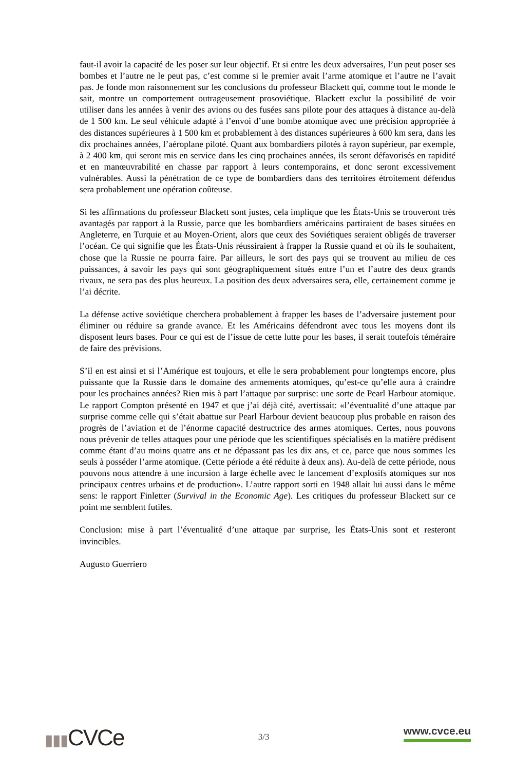faut-il avoir la capacité de les poser sur leur objectif. Et si entre les deux adversaires, l’un peut poser ses bombes et l’autre ne le peut pas, c’est comme si le premier avait l’arme atomique et l’autre ne l’avait pas. Je fonde mon raisonnement sur les conclusions du professeur Blackett qui, comme tout le monde le sait, montre un comportement outrageusement prosoviétique. Blackett exclut la possibilité de voir utiliser dans les années à venir des avions ou des fusées sans pilote pour des attaques à distance au-delà de 1 500 km. Le seul véhicule adapté à l’envoi d’une bombe atomique avec une précision appropriée à des distances supérieures à 1 500 km et probablement à des distances supérieures à 600 km sera, dans les dix prochaines années, l’aéroplane piloté. Quant aux bombardiers pilotés à rayon supérieur, par exemple, à 2 400 km, qui seront mis en service dans les cinq prochaines années, ils seront défavorisés en rapidité et en manœuvrabilité en chasse par rapport à leurs contemporains, et donc seront excessivement vulnérables. Aussi la pénétration de ce type de bombardiers dans des territoires étroitement défendus sera probablement une opération coûteuse.
Si les affirmations du professeur Blackett sont justes, cela implique que les États-Unis se trouveront très avantagés par rapport à la Russie, parce que les bombardiers américains partiraient de bases situées en Angleterre, en Turquie et au Moyen-Orient, alors que ceux des Soviétiques seraient obligés de traverser l’océan. Ce qui signifie que les États-Unis réussiraient à frapper la Russie quand et où ils le souhaitent, chose que la Russie ne pourra faire. Par ailleurs, le sort des pays qui se trouvent au milieu de ces puissances, à savoir les pays qui sont géographiquement situés entre l’un et l’autre des deux grands rivaux, ne sera pas des plus heureux. La position des deux adversaires sera, elle, certainement comme je l’ai décrite.
La défense active soviétique cherchera probablement à frapper les bases de l’adversaire justement pour éliminer ou réduire sa grande avance. Et les Américains défendront avec tous les moyens dont ils disposent leurs bases. Pour ce qui est de l’issue de cette lutte pour les bases, il serait toutefois téméraire de faire des prévisions.
S’il en est ainsi et si l’Amérique est toujours, et elle le sera probablement pour longtemps encore, plus puissante que la Russie dans le domaine des armements atomiques, qu’est-ce qu’elle aura à craindre pour les prochaines années? Rien mis à part l’attaque par surprise: une sorte de Pearl Harbour atomique. Le rapport Compton présenté en 1947 et que j’ai déjà cité, avertissait: «l’éventualité d’une attaque par surprise comme celle qui s’était abattue sur Pearl Harbour devient beaucoup plus probable en raison des progrès de l’aviation et de l’énorme capacité destructrice des armes atomiques. Certes, nous pouvons nous prévenir de telles attaques pour une période que les scientifiques spécialisés en la matière prédisent comme étant d’au moins quatre ans et ne dépassant pas les dix ans, et ce, parce que nous sommes les seuls à posséder l’arme atomique. (Cette période a été réduite à deux ans). Au-delà de cette période, nous pouvons nous attendre à une incursion à large échelle avec le lancement d’explosifs atomiques sur nos principaux centres urbains et de production». L’autre rapport sorti en 1948 allait lui aussi dans le même sens: le rapport Finletter (Survival in the Economic Age). Les critiques du professeur Blackett sur ce point me semblent futiles.
Conclusion: mise à part l’éventualité d’une attaque par surprise, les États-Unis sont et resteront invincibles.
Augusto Guerriero
▮▮▮CVCe
3/3
www.cvce.eu